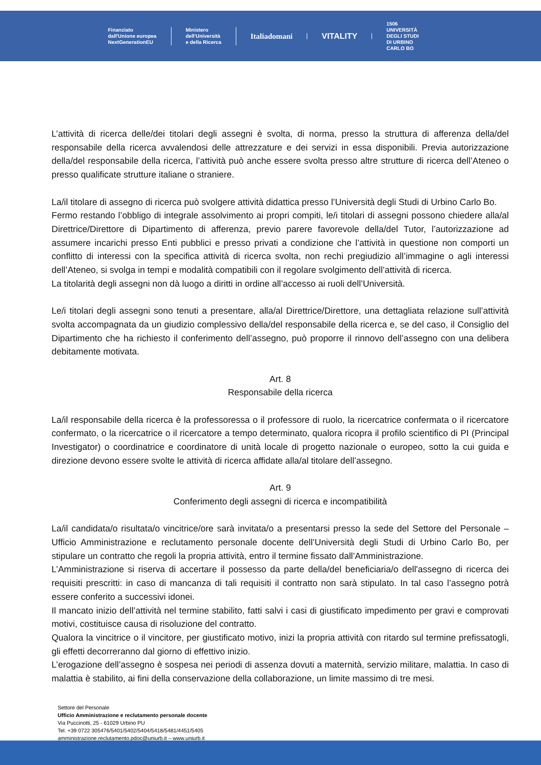Finanziato
dall'Unione europea
NextGenerationEU
Ministero
dell'Università
e della Ricerca
Italiadomani VITALITY
1506
UNIVERSITÀ
DEGLI STUDI
DI URBINO
CARLO BO
L’attività di ricerca delle/dei titolari degli assegni è svolta, di norma, presso la struttura di afferenza della/del responsabile della ricerca avvalendosi delle attrezzature e dei servizi in essa disponibili. Previa autorizzazione della/del responsabile della ricerca, l’attività può anche essere svolta presso altre strutture di ricerca dell’Ateneo o presso qualificate strutture italiane o straniere.
La/il titolare di assegno di ricerca può svolgere attività didattica presso l’Università degli Studi di Urbino Carlo Bo.
Fermo restando l’obbligo di integrale assolvimento ai propri compiti, le/i titolari di assegni possono chiedere alla/al Direttrice/Direttore di Dipartimento di afferenza, previo parere favorevole della/del Tutor, l’autorizzazione ad assumere incarichi presso Enti pubblici e presso privati a condizione che l’attività in questione non comporti un conflitto di interessi con la specifica attività di ricerca svolta, non rechi pregiudizio all’immagine o agli interessi dell’Ateneo, si svolga in tempi e modalità compatibili con il regolare svolgimento dell’attività di ricerca.
La titolarità degli assegni non dà luogo a diritti in ordine all’accesso ai ruoli dell’Università.
Le/i titolari degli assegni sono tenuti a presentare, alla/al Direttrice/Direttore, una dettagliata relazione sull’attività svolta accompagnata da un giudizio complessivo della/del responsabile della ricerca e, se del caso, il Consiglio del Dipartimento che ha richiesto il conferimento dell’assegno, può proporre il rinnovo dell’assegno con una delibera debitamente motivata.
Art. 8
Responsabile della ricerca
La/il responsabile della ricerca è la professoressa o il professore di ruolo, la ricercatrice confermata o il ricercatore confermato, o la ricercatrice o il ricercatore a tempo determinato, qualora ricopra il profilo scientifico di PI (Principal Investigator) o coordinatrice e coordinatore di unità locale di progetto nazionale o europeo, sotto la cui guida e direzione devono essere svolte le attività di ricerca affidate alla/al titolare dell’assegno.
Art. 9
Conferimento degli assegni di ricerca e incompatibilità
La/il candidata/o risultata/o vincitrice/ore sarà invitata/o a presentarsi presso la sede del Settore del Personale – Ufficio Amministrazione e reclutamento personale docente dell’Università degli Studi di Urbino Carlo Bo, per stipulare un contratto che regoli la propria attività, entro il termine fissato dall’Amministrazione.
L’Amministrazione si riserva di accertare il possesso da parte della/del beneficiaria/o dell'assegno di ricerca dei requisiti prescritti: in caso di mancanza di tali requisiti il contratto non sarà stipulato. In tal caso l’assegno potrà essere conferito a successivi idonei.
Il mancato inizio dell’attività nel termine stabilito, fatti salvi i casi di giustificato impedimento per gravi e comprovati motivi, costituisce causa di risoluzione del contratto.
Qualora la vincitrice o il vincitore, per giustificato motivo, inizi la propria attività con ritardo sul termine prefissatogli, gli effetti decorreranno dal giorno di effettivo inizio.
L’erogazione dell’assegno è sospesa nei periodi di assenza dovuti a maternità, servizio militare, malattia. In caso di malattia è stabilito, ai fini della conservazione della collaborazione, un limite massimo di tre mesi.
Settore del Personale
Ufficio Amministrazione e reclutamento personale docente
Via Puccinotti, 25 - 61029 Urbino PU
Tel. +39 0722 305476/5401/5402/5404/5418/5481/4451/5405
amministrazione.reclutamento.pdoc@uniurb.it – www.uniurb.it